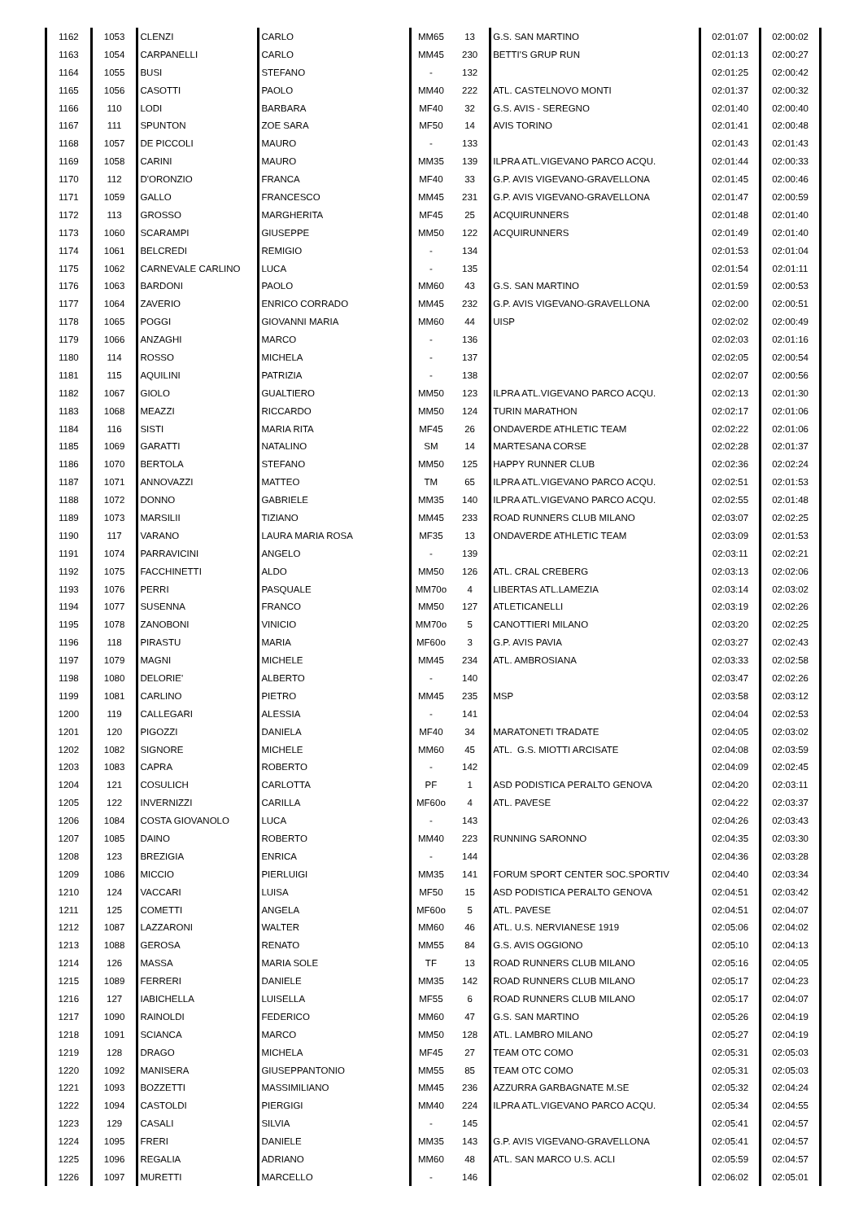| 1162 | 1053 | CLENZI | CARLO | MM65 | 13 | G.S. SAN MARTINO | 02:01:07 | 02:00:02 |
| 1163 | 1054 | CARPANELLI | CARLO | MM45 | 230 | BETTI'S GRUP RUN | 02:01:13 | 02:00:27 |
| 1164 | 1055 | BUSI | STEFANO | - | 132 | | 02:01:25 | 02:00:42 |
| 1165 | 1056 | CASOTTI | PAOLO | MM40 | 222 | ATL. CASTELNOVO MONTI | 02:01:37 | 02:00:32 |
| 1166 | 110 | LODI | BARBARA | MF40 | 32 | G.S. AVIS - SEREGNO | 02:01:40 | 02:00:40 |
| 1167 | 111 | SPUNTON | ZOE SARA | MF50 | 14 | AVIS TORINO | 02:01:41 | 02:00:48 |
| 1168 | 1057 | DE PICCOLI | MAURO | - | 133 | | 02:01:43 | 02:01:43 |
| 1169 | 1058 | CARINI | MAURO | MM35 | 139 | ILPRA ATL.VIGEVANO PARCO ACQU. | 02:01:44 | 02:00:33 |
| 1170 | 112 | D'ORONZIO | FRANCA | MF40 | 33 | G.P. AVIS VIGEVANO-GRAVELLONA | 02:01:45 | 02:00:46 |
| 1171 | 1059 | GALLO | FRANCESCO | MM45 | 231 | G.P. AVIS VIGEVANO-GRAVELLONA | 02:01:47 | 02:00:59 |
| 1172 | 113 | GROSSO | MARGHERITA | MF45 | 25 | ACQUIRUNNERS | 02:01:48 | 02:01:40 |
| 1173 | 1060 | SCARAMPI | GIUSEPPE | MM50 | 122 | ACQUIRUNNERS | 02:01:49 | 02:01:40 |
| 1174 | 1061 | BELCREDI | REMIGIO | - | 134 | | 02:01:53 | 02:01:04 |
| 1175 | 1062 | CARNEVALE CARLINO | LUCA | - | 135 | | 02:01:54 | 02:01:11 |
| 1176 | 1063 | BARDONI | PAOLO | MM60 | 43 | G.S. SAN MARTINO | 02:01:59 | 02:00:53 |
| 1177 | 1064 | ZAVERIO | ENRICO CORRADO | MM45 | 232 | G.P. AVIS VIGEVANO-GRAVELLONA | 02:02:00 | 02:00:51 |
| 1178 | 1065 | POGGI | GIOVANNI MARIA | MM60 | 44 | UISP | 02:02:02 | 02:00:49 |
| 1179 | 1066 | ANZAGHI | MARCO | - | 136 | | 02:02:03 | 02:01:16 |
| 1180 | 114 | ROSSO | MICHELA | - | 137 | | 02:02:05 | 02:00:54 |
| 1181 | 115 | AQUILINI | PATRIZIA | - | 138 | | 02:02:07 | 02:00:56 |
| 1182 | 1067 | GIOLO | GUALTIERO | MM50 | 123 | ILPRA ATL.VIGEVANO PARCO ACQU. | 02:02:13 | 02:01:30 |
| 1183 | 1068 | MEAZZI | RICCARDO | MM50 | 124 | TURIN MARATHON | 02:02:17 | 02:01:06 |
| 1184 | 116 | SISTI | MARIA RITA | MF45 | 26 | ONDAVERDE ATHLETIC TEAM | 02:02:22 | 02:01:06 |
| 1185 | 1069 | GARATTI | NATALINO | SM | 14 | MARTESANA CORSE | 02:02:28 | 02:01:37 |
| 1186 | 1070 | BERTOLA | STEFANO | MM50 | 125 | HAPPY RUNNER CLUB | 02:02:36 | 02:02:24 |
| 1187 | 1071 | ANNOVAZZI | MATTEO | TM | 65 | ILPRA ATL.VIGEVANO PARCO ACQU. | 02:02:51 | 02:01:53 |
| 1188 | 1072 | DONNO | GABRIELE | MM35 | 140 | ILPRA ATL.VIGEVANO PARCO ACQU. | 02:02:55 | 02:01:48 |
| 1189 | 1073 | MARSILII | TIZIANO | MM45 | 233 | ROAD RUNNERS CLUB MILANO | 02:03:07 | 02:02:25 |
| 1190 | 117 | VARANO | LAURA MARIA ROSA | MF35 | 13 | ONDAVERDE ATHLETIC TEAM | 02:03:09 | 02:01:53 |
| 1191 | 1074 | PARRAVICINI | ANGELO | - | 139 | | 02:03:11 | 02:02:21 |
| 1192 | 1075 | FACCHINETTI | ALDO | MM50 | 126 | ATL. CRAL CREBERG | 02:03:13 | 02:02:06 |
| 1193 | 1076 | PERRI | PASQUALE | MM70o | 4 | LIBERTAS ATL.LAMEZIA | 02:03:14 | 02:03:02 |
| 1194 | 1077 | SUSENNA | FRANCO | MM50 | 127 | ATLETICANELLI | 02:03:19 | 02:02:26 |
| 1195 | 1078 | ZANOBONI | VINICIO | MM70o | 5 | CANOTTIERI MILANO | 02:03:20 | 02:02:25 |
| 1196 | 118 | PIRASTU | MARIA | MF60o | 3 | G.P. AVIS PAVIA | 02:03:27 | 02:02:43 |
| 1197 | 1079 | MAGNI | MICHELE | MM45 | 234 | ATL. AMBROSIANA | 02:03:33 | 02:02:58 |
| 1198 | 1080 | DELORIE' | ALBERTO | - | 140 | | 02:03:47 | 02:02:26 |
| 1199 | 1081 | CARLINO | PIETRO | MM45 | 235 | MSP | 02:03:58 | 02:03:12 |
| 1200 | 119 | CALLEGARI | ALESSIA | - | 141 | | 02:04:04 | 02:02:53 |
| 1201 | 120 | PIGOZZI | DANIELA | MF40 | 34 | MARATONETI TRADATE | 02:04:05 | 02:03:02 |
| 1202 | 1082 | SIGNORE | MICHELE | MM60 | 45 | ATL. G.S. MIOTTI ARCISATE | 02:04:08 | 02:03:59 |
| 1203 | 1083 | CAPRA | ROBERTO | - | 142 | | 02:04:09 | 02:02:45 |
| 1204 | 121 | COSULICH | CARLOTTA | PF | 1 | ASD PODISTICA PERALTO GENOVA | 02:04:20 | 02:03:11 |
| 1205 | 122 | INVERNIZZI | CARILLA | MF60o | 4 | ATL. PAVESE | 02:04:22 | 02:03:37 |
| 1206 | 1084 | COSTA GIOVANOLO | LUCA | - | 143 | | 02:04:26 | 02:03:43 |
| 1207 | 1085 | DAINO | ROBERTO | MM40 | 223 | RUNNING SARONNO | 02:04:35 | 02:03:30 |
| 1208 | 123 | BREZIGIA | ENRICA | - | 144 | | 02:04:36 | 02:03:28 |
| 1209 | 1086 | MICCIO | PIERLUIGI | MM35 | 141 | FORUM SPORT CENTER SOC.SPORTIV | 02:04:40 | 02:03:34 |
| 1210 | 124 | VACCARI | LUISA | MF50 | 15 | ASD PODISTICA PERALTO GENOVA | 02:04:51 | 02:03:42 |
| 1211 | 125 | COMETTI | ANGELA | MF60o | 5 | ATL. PAVESE | 02:04:51 | 02:04:07 |
| 1212 | 1087 | LAZZARONI | WALTER | MM60 | 46 | ATL. U.S. NERVIANESE 1919 | 02:05:06 | 02:04:02 |
| 1213 | 1088 | GEROSA | RENATO | MM55 | 84 | G.S. AVIS OGGIONO | 02:05:10 | 02:04:13 |
| 1214 | 126 | MASSA | MARIA SOLE | TF | 13 | ROAD RUNNERS CLUB MILANO | 02:05:16 | 02:04:05 |
| 1215 | 1089 | FERRERI | DANIELE | MM35 | 142 | ROAD RUNNERS CLUB MILANO | 02:05:17 | 02:04:23 |
| 1216 | 127 | IABICHELLA | LUISELLA | MF55 | 6 | ROAD RUNNERS CLUB MILANO | 02:05:17 | 02:04:07 |
| 1217 | 1090 | RAINOLDI | FEDERICO | MM60 | 47 | G.S. SAN MARTINO | 02:05:26 | 02:04:19 |
| 1218 | 1091 | SCIANCA | MARCO | MM50 | 128 | ATL. LAMBRO MILANO | 02:05:27 | 02:04:19 |
| 1219 | 128 | DRAGO | MICHELA | MF45 | 27 | TEAM OTC COMO | 02:05:31 | 02:05:03 |
| 1220 | 1092 | MANISERA | GIUSEPPANTONIO | MM55 | 85 | TEAM OTC COMO | 02:05:31 | 02:05:03 |
| 1221 | 1093 | BOZZETTI | MASSIMILIANO | MM45 | 236 | AZZURRA GARBAGNATE M.SE | 02:05:32 | 02:04:24 |
| 1222 | 1094 | CASTOLDI | PIERGIGI | MM40 | 224 | ILPRA ATL.VIGEVANO PARCO ACQU. | 02:05:34 | 02:04:55 |
| 1223 | 129 | CASALI | SILVIA | - | 145 | | 02:05:41 | 02:04:57 |
| 1224 | 1095 | FRERI | DANIELE | MM35 | 143 | G.P. AVIS VIGEVANO-GRAVELLONA | 02:05:41 | 02:04:57 |
| 1225 | 1096 | REGALIA | ADRIANO | MM60 | 48 | ATL. SAN MARCO U.S. ACLI | 02:05:59 | 02:04:57 |
| 1226 | 1097 | MURETTI | MARCELLO | - | 146 | | 02:06:02 | 02:05:01 |